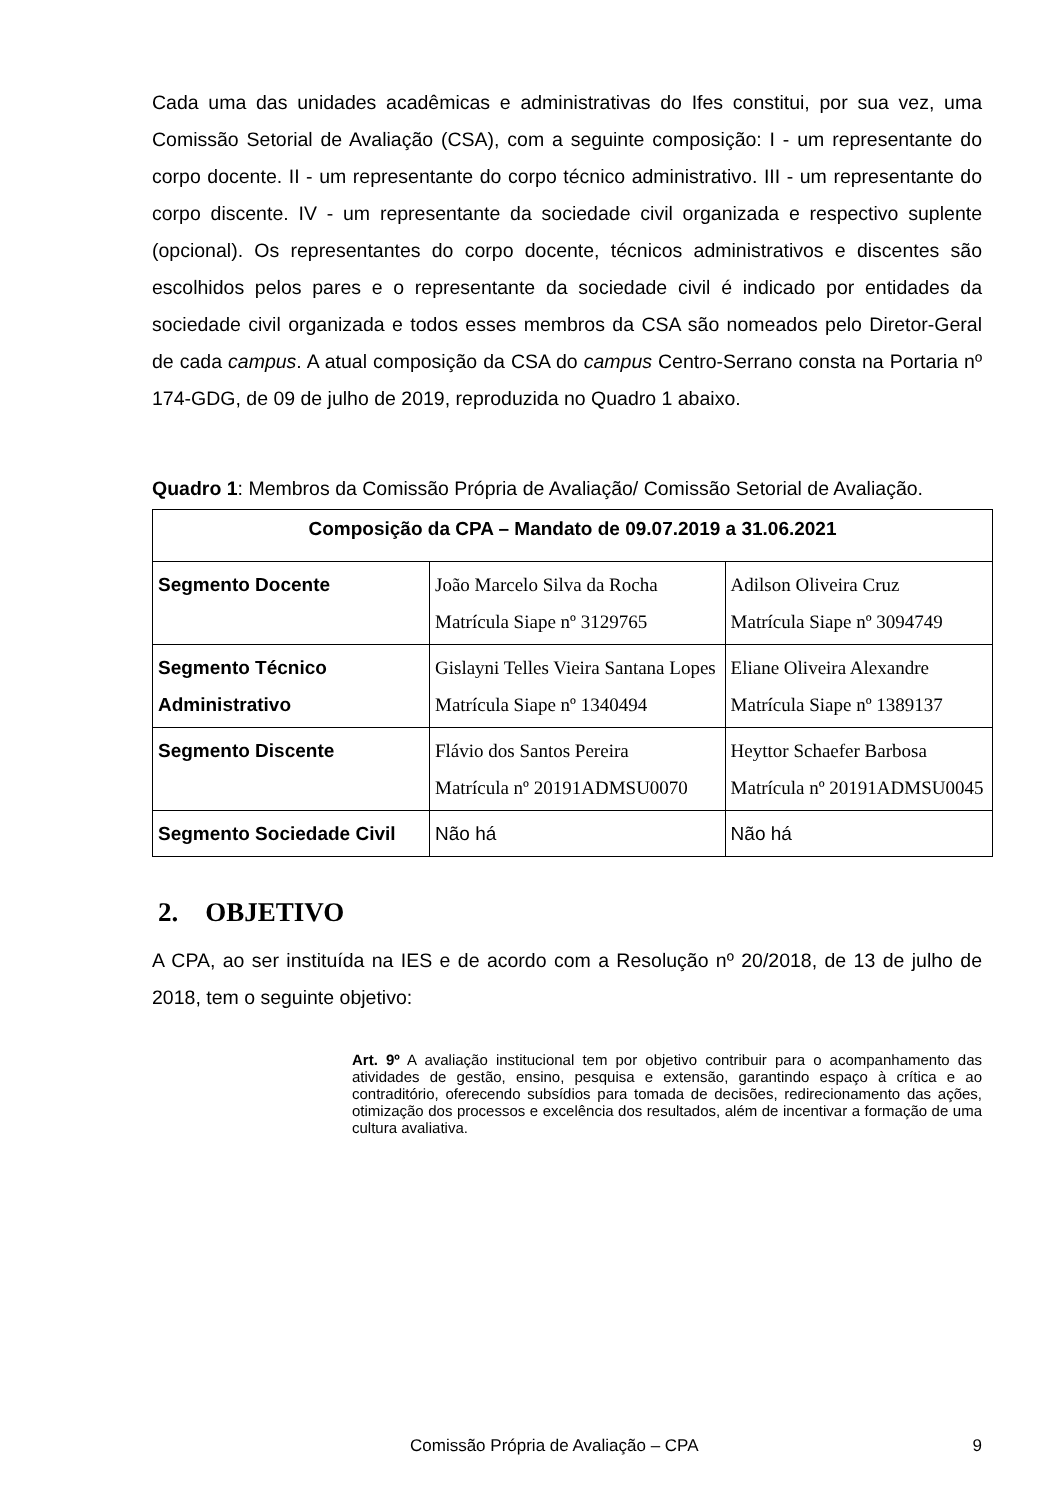Cada uma das unidades acadêmicas e administrativas do Ifes constitui, por sua vez, uma Comissão Setorial de Avaliação (CSA), com a seguinte composição: I - um representante do corpo docente. II - um representante do corpo técnico administrativo. III - um representante do corpo discente. IV - um representante da sociedade civil organizada e respectivo suplente (opcional). Os representantes do corpo docente, técnicos administrativos e discentes são escolhidos pelos pares e o representante da sociedade civil é indicado por entidades da sociedade civil organizada e todos esses membros da CSA são nomeados pelo Diretor-Geral de cada campus. A atual composição da CSA do campus Centro-Serrano consta na Portaria nº 174-GDG, de 09 de julho de 2019, reproduzida no Quadro 1 abaixo.
Quadro 1: Membros da Comissão Própria de Avaliação/ Comissão Setorial de Avaliação.
| Composição da CPA – Mandato de 09.07.2019 a 31.06.2021 | | |
| --- | --- | --- |
| Segmento Docente | João Marcelo Silva da Rocha Matrícula Siape nº 3129765 | Adilson Oliveira Cruz Matrícula Siape nº 3094749 |
| Segmento Técnico Administrativo | Gislayni Telles Vieira Santana Lopes Matrícula Siape nº 1340494 | Eliane Oliveira Alexandre Matrícula Siape nº 1389137 |
| Segmento Discente | Flávio dos Santos Pereira Matrícula nº 20191ADMSU0070 | Heyttor Schaefer Barbosa Matrícula nº 20191ADMSU0045 |
| Segmento Sociedade Civil | Não há | Não há |
2. OBJETIVO
A CPA, ao ser instituída na IES e de acordo com a Resolução nº 20/2018, de 13 de julho de 2018, tem o seguinte objetivo:
Art. 9º A avaliação institucional tem por objetivo contribuir para o acompanhamento das atividades de gestão, ensino, pesquisa e extensão, garantindo espaço à crítica e ao contraditório, oferecendo subsídios para tomada de decisões, redirecionamento das ações, otimização dos processos e excelência dos resultados, além de incentivar a formação de uma cultura avaliativa.
Comissão Própria de Avaliação – CPA 9